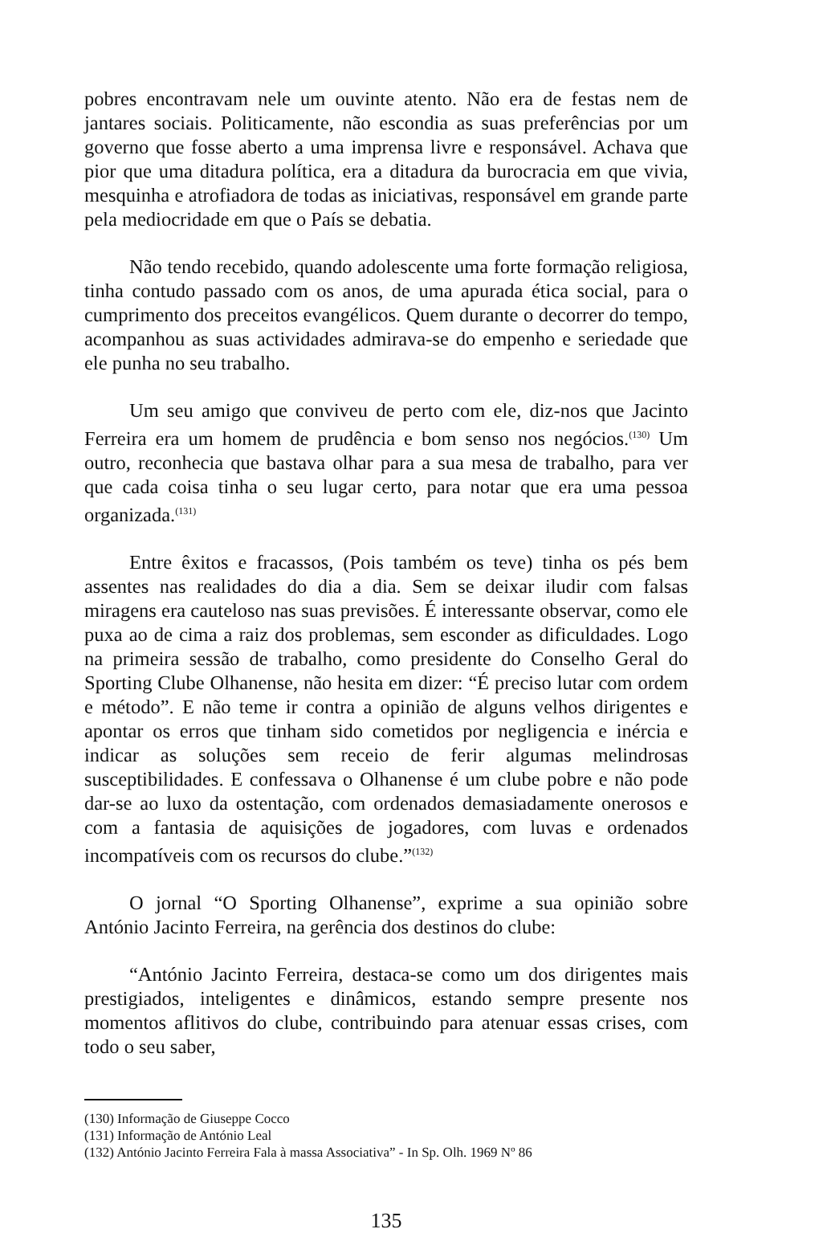pobres encontravam nele um ouvinte atento. Não era de festas nem de jantares sociais. Politicamente, não escondia as suas preferências por um governo que fosse aberto a uma imprensa livre e responsável. Achava que pior que uma ditadura política, era a ditadura da burocracia em que vivia, mesquinha e atrofiadora de todas as iniciativas, responsável em grande parte pela mediocridade em que o País se debatia.
Não tendo recebido, quando adolescente uma forte formação religiosa, tinha contudo passado com os anos, de uma apurada ética social, para o cumprimento dos preceitos evangélicos. Quem durante o decorrer do tempo, acompanhou as suas actividades admirava-se do empenho e seriedade que ele punha no seu trabalho.
Um seu amigo que conviveu de perto com ele, diz-nos que Jacinto Ferreira era um homem de prudência e bom senso nos negócios.<sup>(130)</sup> Um outro, reconhecia que bastava olhar para a sua mesa de trabalho, para ver que cada coisa tinha o seu lugar certo, para notar que era uma pessoa organizada.<sup>(131)</sup>
Entre êxitos e fracassos, (Pois também os teve) tinha os pés bem assentes nas realidades do dia a dia. Sem se deixar iludir com falsas miragens era cauteloso nas suas previsões. É interessante observar, como ele puxa ao de cima a raiz dos problemas, sem esconder as dificuldades. Logo na primeira sessão de trabalho, como presidente do Conselho Geral do Sporting Clube Olhanense, não hesita em dizer: “É preciso lutar com ordem e método”. E não teme ir contra a opinião de alguns velhos dirigentes e apontar os erros que tinham sido cometidos por negligencia e inércia e indicar as soluções sem receio de ferir algumas melindrosas susceptibilidades. E confessava o Olhanense é um clube pobre e não pode dar-se ao luxo da ostentação, com ordenados demasiadamente onerosos e com a fantasia de aquisições de jogadores, com luvas e ordenados incompatíveis com os recursos do clube.”<sup>(132)</sup>
O jornal “O Sporting Olhanense”, exprime a sua opinião sobre António Jacinto Ferreira, na gerência dos destinos do clube:
“António Jacinto Ferreira, destaca-se como um dos dirigentes mais prestigiados, inteligentes e dinâmicos, estando sempre presente nos momentos aflitivos do clube, contribuindo para atenuar essas crises, com todo o seu saber,
(130) Informação de Giuseppe Cocco
(131) Informação de António Leal
(132) António Jacinto Ferreira Fala à massa Associativa” - In Sp. Olh. 1969 Nº 86
135